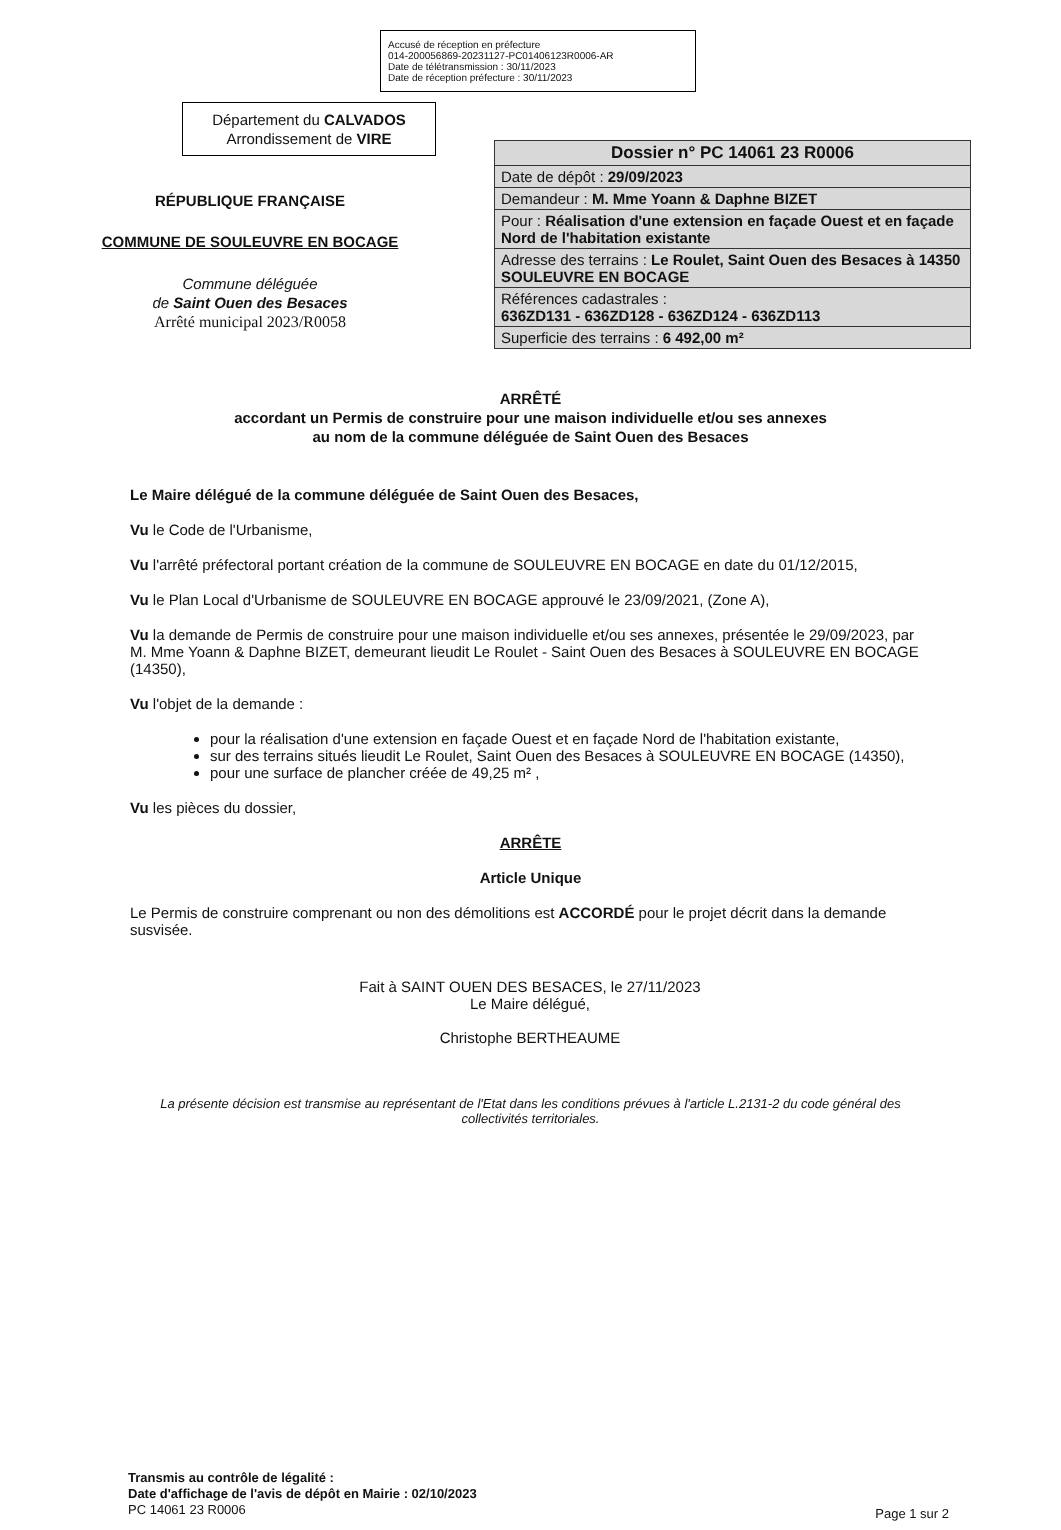Accusé de réception en préfecture
014-200056869-20231127-PC01406123R0006-AR
Date de télétransmission : 30/11/2023
Date de réception préfecture : 30/11/2023
Département du CALVADOS
Arrondissement de VIRE
RÉPUBLIQUE FRANÇAISE
COMMUNE DE SOULEUVRE EN BOCAGE
Commune déléguée
de Saint Ouen des Besaces
Arrêté municipal 2023/R0058
| Dossier n° PC 14061 23 R0006 |
| Date de dépôt : 29/09/2023 |
| Demandeur : M. Mme Yoann & Daphne BIZET |
| Pour : Réalisation d'une extension en façade Ouest et en façade Nord de l'habitation existante |
| Adresse des terrains : Le Roulet, Saint Ouen des Besaces à 14350 SOULEUVRE EN BOCAGE |
| Références cadastrales : 636ZD131 - 636ZD128 - 636ZD124 - 636ZD113 |
| Superficie des terrains : 6 492,00 m² |
ARRÊTÉ
accordant un Permis de construire pour une maison individuelle et/ou ses annexes
au nom de la commune déléguée de Saint Ouen des Besaces
Le Maire délégué de la commune déléguée de Saint Ouen des Besaces,
Vu le Code de l'Urbanisme,
Vu l'arrêté préfectoral portant création de la commune de SOULEUVRE EN BOCAGE en date du 01/12/2015,
Vu le Plan Local d'Urbanisme de SOULEUVRE EN BOCAGE approuvé le 23/09/2021, (Zone A),
Vu la demande de Permis de construire pour une maison individuelle et/ou ses annexes, présentée le 29/09/2023, par M. Mme Yoann & Daphne BIZET, demeurant lieudit Le Roulet - Saint Ouen des Besaces à SOULEUVRE EN BOCAGE (14350),
Vu l'objet de la demande :
pour la réalisation d'une extension en façade Ouest et en façade Nord de l'habitation existante,
sur des terrains situés lieudit Le Roulet, Saint Ouen des Besaces à SOULEUVRE EN BOCAGE (14350),
pour une surface de plancher créée de 49,25 m² ,
Vu les pièces du dossier,
ARRÊTE
Article Unique
Le Permis de construire comprenant ou non des démolitions est ACCORDÉ pour le projet décrit dans la demande susvisée.
Fait à SAINT OUEN DES BESACES, le 27/11/2023
Le Maire délégué,
Christophe BERTHEAUME
La présente décision est transmise au représentant de l'Etat dans les conditions prévues à l'article L.2131-2 du code général des collectivités territoriales.
Transmis au contrôle de légalité :
Date d'affichage de l'avis de dépôt en Mairie : 02/10/2023
PC 14061 23 R0006
Page 1 sur 2